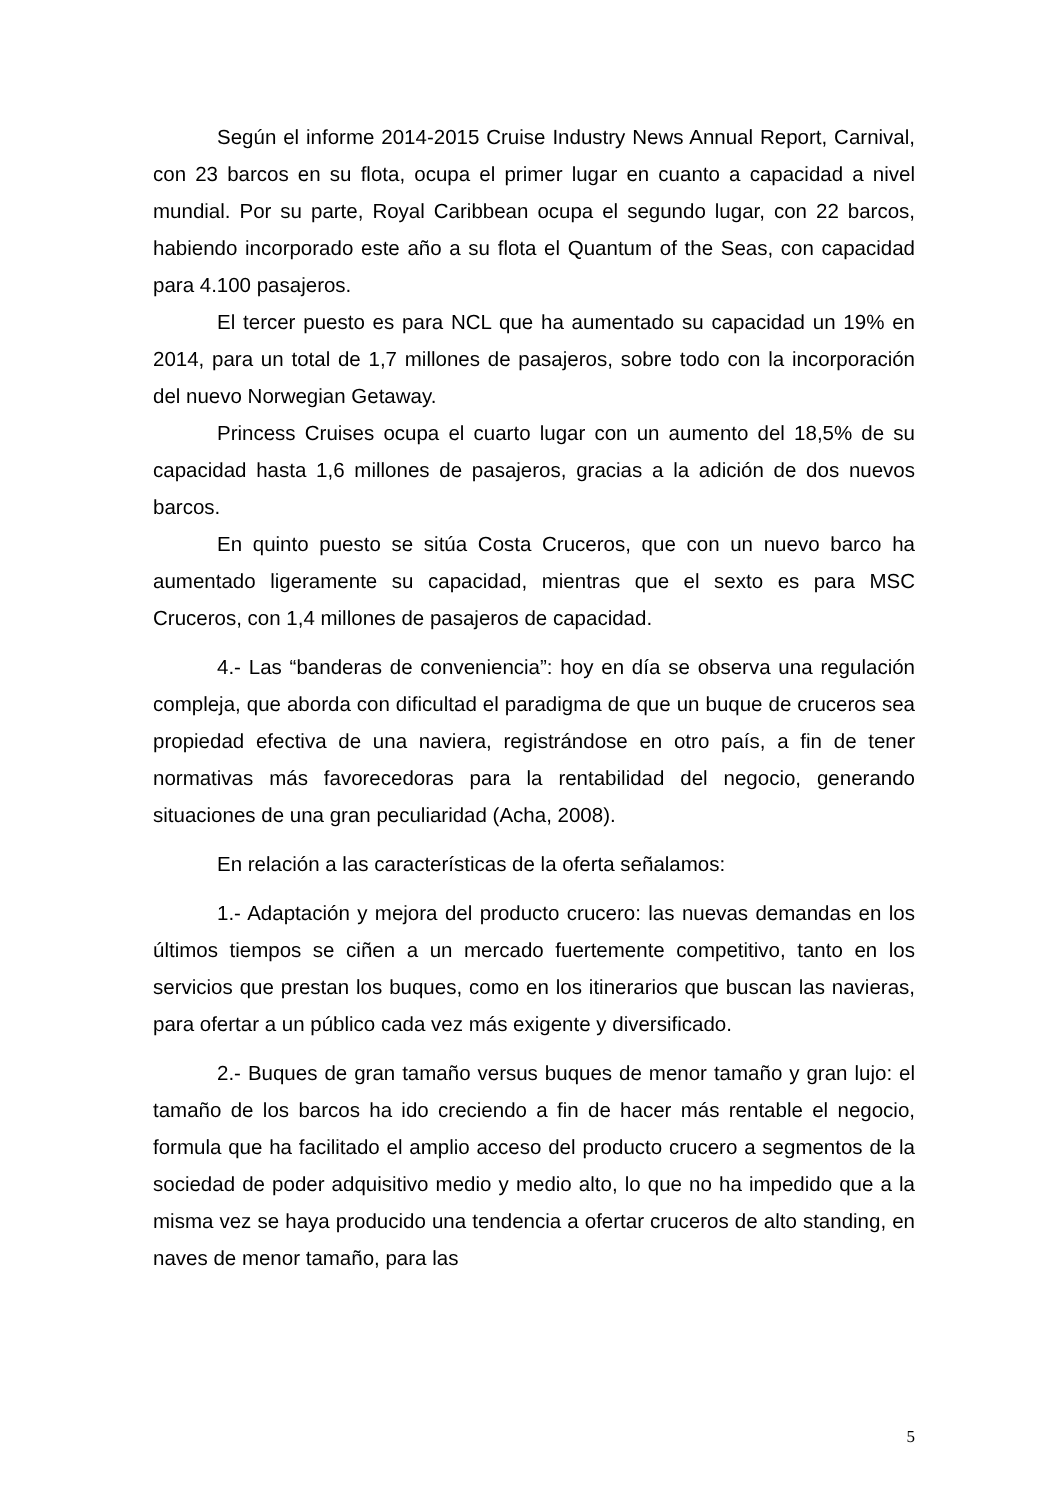Según el informe 2014-2015 Cruise Industry News Annual Report, Carnival, con 23 barcos en su flota, ocupa el primer lugar en cuanto a capacidad a nivel mundial. Por su parte, Royal Caribbean ocupa el segundo lugar, con 22 barcos, habiendo incorporado este año a su flota el Quantum of the Seas, con capacidad para 4.100 pasajeros.
El tercer puesto es para NCL que ha aumentado su capacidad un 19% en 2014, para un total de 1,7 millones de pasajeros, sobre todo con la incorporación del nuevo Norwegian Getaway.
Princess Cruises ocupa el cuarto lugar con un aumento del 18,5% de su capacidad hasta 1,6 millones de pasajeros, gracias a la adición de dos nuevos barcos.
En quinto puesto se sitúa Costa Cruceros, que con un nuevo barco ha aumentado ligeramente su capacidad, mientras que el sexto es para MSC Cruceros, con 1,4 millones de pasajeros de capacidad.
4.- Las “banderas de conveniencia”: hoy en día se observa una regulación compleja, que aborda con dificultad el paradigma de que un buque de cruceros sea propiedad efectiva de una naviera, registrándose en otro país, a fin de tener normativas más favorecedoras para la rentabilidad del negocio, generando situaciones de una gran peculiaridad (Acha, 2008).
En relación a las características de la oferta señalamos:
1.- Adaptación y mejora del producto crucero: las nuevas demandas en los últimos tiempos se ciñen a un mercado fuertemente competitivo, tanto en los servicios que prestan los buques, como en los itinerarios que buscan las navieras, para ofertar a un público cada vez más exigente y diversificado.
2.- Buques de gran tamaño versus buques de menor tamaño y gran lujo: el tamaño de los barcos ha ido creciendo a fin de hacer más rentable el negocio, formula que ha facilitado el amplio acceso del producto crucero a segmentos de la sociedad de poder adquisitivo medio y medio alto, lo que no ha impedido que a la misma vez se haya producido una tendencia a ofertar cruceros de alto standing, en naves de menor tamaño, para las
5